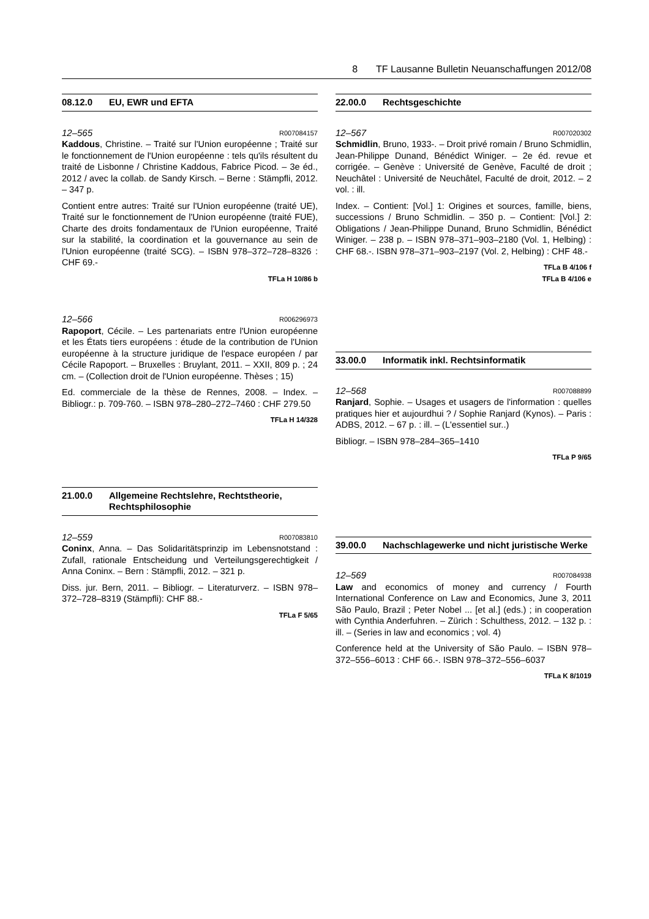8 TF Lausanne Bulletin Neuanschaffungen 2012/08
08.12.0 EU, EWR und EFTA
12–565 R007084157
Kaddous, Christine. – Traité sur l'Union européenne ; Traité sur le fonctionnement de l'Union européenne : tels qu'ils résultent du traité de Lisbonne / Christine Kaddous, Fabrice Picod. – 3e éd., 2012 / avec la collab. de Sandy Kirsch. – Berne : Stämpfli, 2012. – 347 p.
Contient entre autres: Traité sur l'Union européenne (traité UE), Traité sur le fonctionnement de l'Union européenne (traité FUE), Charte des droits fondamentaux de l'Union européenne, Traité sur la stabilité, la coordination et la gouvernance au sein de l'Union européenne (traité SCG). – ISBN 978–372–728–8326 : CHF 69.-
TFLa H 10/86 b
12–566 R006296973
Rapoport, Cécile. – Les partenariats entre l'Union européenne et les États tiers européens : étude de la contribution de l'Union européenne à la structure juridique de l'espace européen / par Cécile Rapoport. – Bruxelles : Bruylant, 2011. – XXII, 809 p. ; 24 cm. – (Collection droit de l'Union européenne. Thèses ; 15)
Ed. commerciale de la thèse de Rennes, 2008. – Index. – Bibliogr.: p. 709-760. – ISBN 978–280–272–7460 : CHF 279.50
TFLa H 14/328
21.00.0 Allgemeine Rechtslehre, Rechtstheorie, Rechtsphilosophie
12–559 R007083810
Coninx, Anna. – Das Solidaritätsprinzip im Lebensnotstand : Zufall, rationale Entscheidung und Verteilungsgerechtigkeit / Anna Coninx. – Bern : Stämpfli, 2012. – 321 p.
Diss. jur. Bern, 2011. – Bibliogr. – Literaturverz. – ISBN 978–372–728–8319 (Stämpfli): CHF 88.-
TFLa F 5/65
22.00.0 Rechtsgeschichte
12–567 R007020302
Schmidlin, Bruno, 1933-. – Droit privé romain / Bruno Schmidlin, Jean-Philippe Dunand, Bénédict Winiger. – 2e éd. revue et corrigée. – Genève : Université de Genève, Faculté de droit ; Neuchâtel : Université de Neuchâtel, Faculté de droit, 2012. – 2 vol. : ill.
Index. – Contient: [Vol.] 1: Origines et sources, famille, biens, successions / Bruno Schmidlin. – 350 p. – Contient: [Vol.] 2: Obligations / Jean-Philippe Dunand, Bruno Schmidlin, Bénédict Winiger. – 238 p. – ISBN 978–371–903–2180 (Vol. 1, Helbing) : CHF 68.-. ISBN 978–371–903–2197 (Vol. 2, Helbing) : CHF 48.-
TFLa B 4/106 f
TFLa B 4/106 e
33.00.0 Informatik inkl. Rechtsinformatik
12–568 R007088899
Ranjard, Sophie. – Usages et usagers de l'information : quelles pratiques hier et aujourdhui ? / Sophie Ranjard (Kynos). – Paris : ADBS, 2012. – 67 p. : ill. – (L'essentiel sur..)
Bibliogr. – ISBN 978–284–365–1410
TFLa P 9/65
39.00.0 Nachschlagewerke und nicht juristische Werke
12–569 R007084938
Law and economics of money and currency / Fourth International Conference on Law and Economics, June 3, 2011 São Paulo, Brazil ; Peter Nobel ... [et al.] (eds.) ; in cooperation with Cynthia Anderfuhren. – Zürich : Schulthess, 2012. – 132 p. : ill. – (Series in law and economics ; vol. 4)
Conference held at the University of São Paulo. – ISBN 978–372–556–6013 : CHF 66.-. ISBN 978–372–556–6037
TFLa K 8/1019